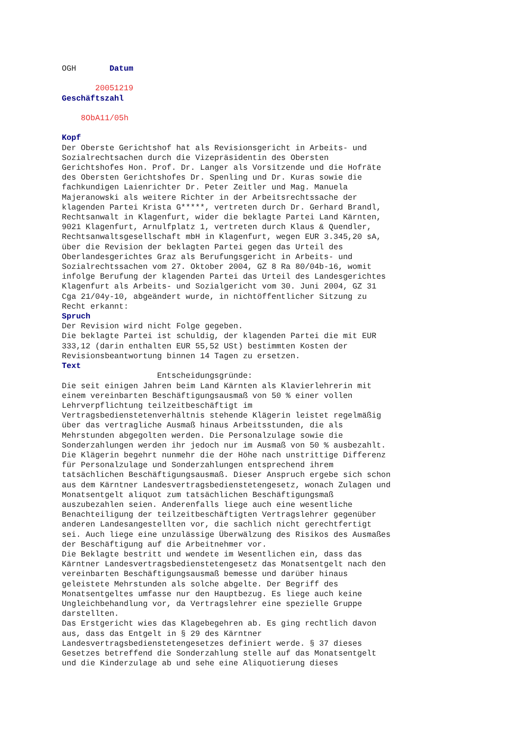OGH Datum
20051219
Geschäftszahl
8ObA11/05h
Kopf
Der Oberste Gerichtshof hat als Revisionsgericht in Arbeits- und Sozialrechtsachen durch die Vizepräsidentin des Obersten Gerichtshofes Hon. Prof. Dr. Langer als Vorsitzende und die Hofräte des Obersten Gerichtshofes Dr. Spenling und Dr. Kuras sowie die fachkundigen Laienrichter Dr. Peter Zeitler und Mag. Manuela Majeranowski als weitere Richter in der Arbeitsrechtssache der klagenden Partei Krista G*****, vertreten durch Dr. Gerhard Brandl, Rechtsanwalt in Klagenfurt, wider die beklagte Partei Land Kärnten, 9021 Klagenfurt, Arnulfplatz 1, vertreten durch Klaus & Quendler, Rechtsanwaltsgesellschaft mbH in Klagenfurt, wegen EUR 3.345,20 sA, über die Revision der beklagten Partei gegen das Urteil des Oberlandesgerichtes Graz als Berufungsgericht in Arbeits- und Sozialrechtssachen vom 27. Oktober 2004, GZ 8 Ra 80/04b-16, womit infolge Berufung der klagenden Partei das Urteil des Landesgerichtes Klagenfurt als Arbeits- und Sozialgericht vom 30. Juni 2004, GZ 31 Cga 21/04y-10, abgeändert wurde, in nichtöffentlicher Sitzung zu Recht erkannt:
Spruch
Der Revision wird nicht Folge gegeben. Die beklagte Partei ist schuldig, der klagenden Partei die mit EUR 333,12 (darin enthalten EUR 55,52 USt) bestimmten Kosten der Revisionsbeantwortung binnen 14 Tagen zu ersetzen.
Text
Entscheidungsgründe: Die seit einigen Jahren beim Land Kärnten als Klavierlehrerin mit einem vereinbarten Beschäftigungsausmaß von 50 % einer vollen Lehrverpflichtung teilzeitbeschäftigt im Vertragsbedienstetenverhältnis stehende Klägerin leistet regelmäßig über das vertragliche Ausmaß hinaus Arbeitsstunden, die als Mehrstunden abgegolten werden. Die Personalzulage sowie die Sonderzahlungen werden ihr jedoch nur im Ausmaß von 50 % ausbezahlt. Die Klägerin begehrt nunmehr die der Höhe nach unstrittige Differenz für Personalzulage und Sonderzahlungen entsprechend ihrem tatsächlichen Beschäftigungsausmaß. Dieser Anspruch ergebe sich schon aus dem Kärntner Landesvertragsbedienstetengesetz, wonach Zulagen und Monatsentgelt aliquot zum tatsächlichen Beschäftigungsmaß auszubezahlen seien. Anderenfalls liege auch eine wesentliche Benachteiligung der teilzeitbeschäftigten Vertragslehrer gegenüber anderen Landesangestellten vor, die sachlich nicht gerechtfertigt sei. Auch liege eine unzulässige Überwälzung des Risikos des Ausmaßes der Beschäftigung auf die Arbeitnehmer vor. Die Beklagte bestritt und wendete im Wesentlichen ein, dass das Kärntner Landesvertragsbedienstetengesetz das Monatsentgelt nach den vereinbarten Beschäftigungsausmaß bemesse und darüber hinaus geleistete Mehrstunden als solche abgelte. Der Begriff des Monatsentgeltes umfasse nur den Hauptbezug. Es liege auch keine Ungleichbehandlung vor, da Vertragslehrer eine spezielle Gruppe darstellten. Das Erstgericht wies das Klagebegehren ab. Es ging rechtlich davon aus, dass das Entgelt in § 29 des Kärntner Landesvertragsbedienstetengesetzes definiert werde. § 37 dieses Gesetzes betreffend die Sonderzahlung stelle auf das Monatsentgelt und die Kinderzulage ab und sehe eine Aliquotierung dieses